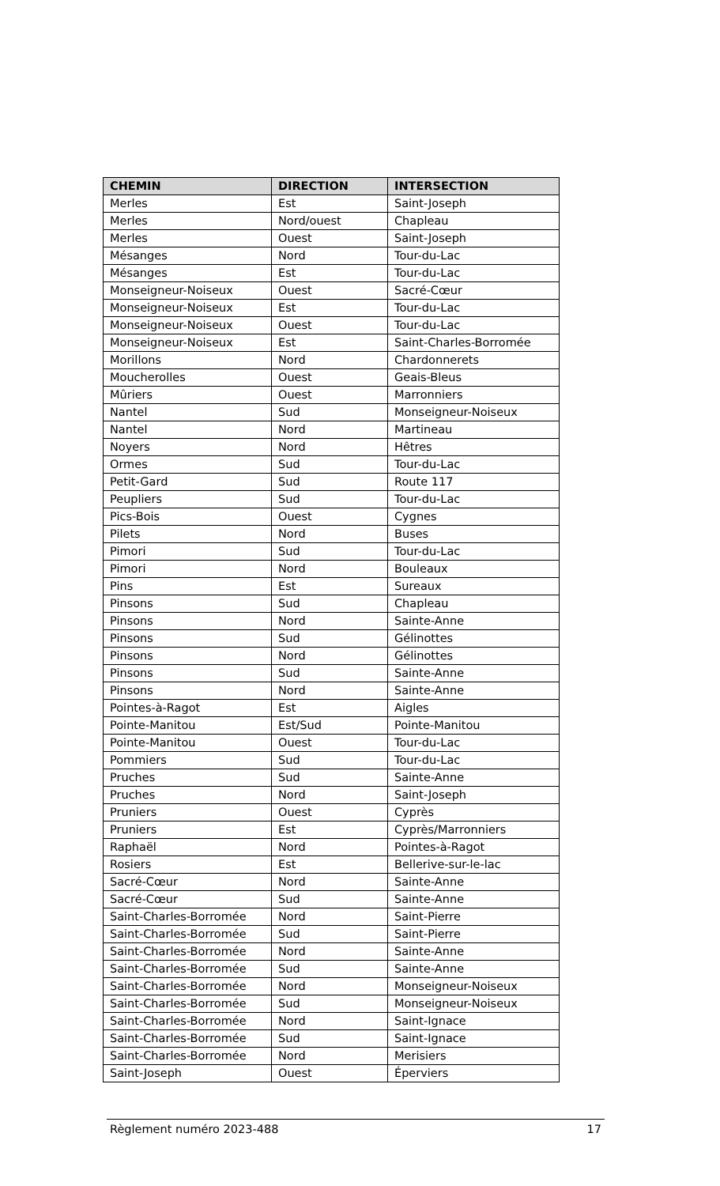| CHEMIN | DIRECTION | INTERSECTION |
| --- | --- | --- |
| Merles | Est | Saint-Joseph |
| Merles | Nord/ouest | Chapleau |
| Merles | Ouest | Saint-Joseph |
| Mésanges | Nord | Tour-du-Lac |
| Mésanges | Est | Tour-du-Lac |
| Monseigneur-Noiseux | Ouest | Sacré-Cœur |
| Monseigneur-Noiseux | Est | Tour-du-Lac |
| Monseigneur-Noiseux | Ouest | Tour-du-Lac |
| Monseigneur-Noiseux | Est | Saint-Charles-Borromée |
| Morillons | Nord | Chardonnerets |
| Moucherolles | Ouest | Geais-Bleus |
| Mûriers | Ouest | Marronniers |
| Nantel | Sud | Monseigneur-Noiseux |
| Nantel | Nord | Martineau |
| Noyers | Nord | Hêtres |
| Ormes | Sud | Tour-du-Lac |
| Petit-Gard | Sud | Route 117 |
| Peupliers | Sud | Tour-du-Lac |
| Pics-Bois | Ouest | Cygnes |
| Pilets | Nord | Buses |
| Pimori | Sud | Tour-du-Lac |
| Pimori | Nord | Bouleaux |
| Pins | Est | Sureaux |
| Pinsons | Sud | Chapleau |
| Pinsons | Nord | Sainte-Anne |
| Pinsons | Sud | Gélinottes |
| Pinsons | Nord | Gélinottes |
| Pinsons | Sud | Sainte-Anne |
| Pinsons | Nord | Sainte-Anne |
| Pointes-à-Ragot | Est | Aigles |
| Pointe-Manitou | Est/Sud | Pointe-Manitou |
| Pointe-Manitou | Ouest | Tour-du-Lac |
| Pommiers | Sud | Tour-du-Lac |
| Pruches | Sud | Sainte-Anne |
| Pruches | Nord | Saint-Joseph |
| Pruniers | Ouest | Cyprès |
| Pruniers | Est | Cyprès/Marronniers |
| Raphaël | Nord | Pointes-à-Ragot |
| Rosiers | Est | Bellerive-sur-le-lac |
| Sacré-Cœur | Nord | Sainte-Anne |
| Sacré-Cœur | Sud | Sainte-Anne |
| Saint-Charles-Borromée | Nord | Saint-Pierre |
| Saint-Charles-Borromée | Sud | Saint-Pierre |
| Saint-Charles-Borromée | Nord | Sainte-Anne |
| Saint-Charles-Borromée | Sud | Sainte-Anne |
| Saint-Charles-Borromée | Nord | Monseigneur-Noiseux |
| Saint-Charles-Borromée | Sud | Monseigneur-Noiseux |
| Saint-Charles-Borromée | Nord | Saint-Ignace |
| Saint-Charles-Borromée | Sud | Saint-Ignace |
| Saint-Charles-Borromée | Nord | Merisiers |
| Saint-Joseph | Ouest | Éperviers |
Règlement numéro 2023-488 17